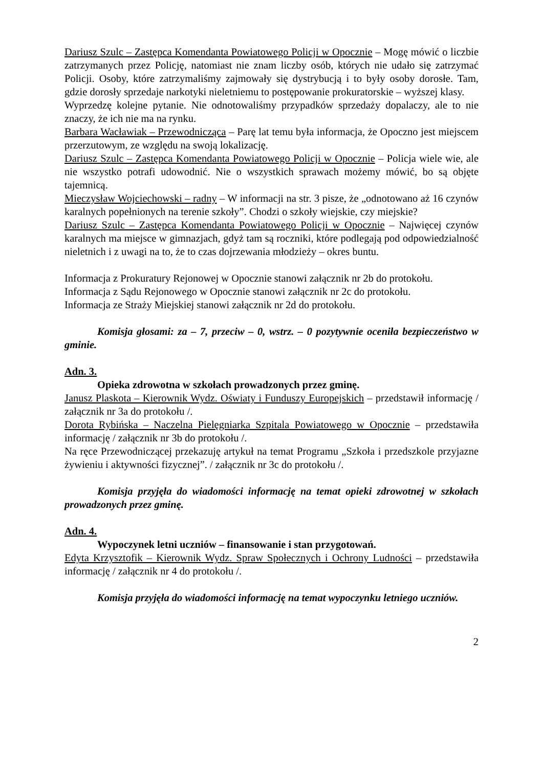Dariusz Szulc – Zastępca Komendanta Powiatowego Policji w Opocznie – Mogę mówić o liczbie zatrzymanych przez Policję, natomiast nie znam liczby osób, których nie udało się zatrzymać Policji. Osoby, które zatrzymaliśmy zajmowały się dystrybucją i to były osoby dorosłe. Tam, gdzie dorosły sprzedaje narkotyki nieletniemu to postępowanie prokuratorskie – wyższej klasy.
Wyprzedzę kolejne pytanie. Nie odnotowaliśmy przypadków sprzedaży dopalaczy, ale to nie znaczy, że ich nie ma na rynku.
Barbara Wacławiak – Przewodnicząca – Parę lat temu była informacja, że Opoczno jest miejscem przerzutowym, ze względu na swoją lokalizację.
Dariusz Szulc – Zastępca Komendanta Powiatowego Policji w Opocznie – Policja wiele wie, ale nie wszystko potrafi udowodnić. Nie o wszystkich sprawach możemy mówić, bo są objęte tajemnicą.
Mieczysław Wojciechowski – radny – W informacji na str. 3 pisze, że „odnotowano aż 16 czynów karalnych popełnionych na terenie szkoły”. Chodzi o szkoły wiejskie, czy miejskie?
Dariusz Szulc – Zastępca Komendanta Powiatowego Policji w Opocznie – Najwięcej czynów karalnych ma miejsce w gimnazjach, gdyż tam są roczniki, które podlegają pod odpowiedzialność nieletnich i z uwagi na to, że to czas dojrzewania młodzieży – okres buntu.
Informacja z Prokuratury Rejonowej w Opocznie stanowi załącznik nr 2b do protokołu.
Informacja z Sądu Rejonowego w Opocznie stanowi załącznik nr 2c do protokołu.
Informacja ze Straży Miejskiej stanowi załącznik nr 2d do protokołu.
Komisja głosami: za – 7, przeciw – 0, wstrz. – 0 pozytywnie oceniła bezpieczeństwo w gminie.
Adn. 3.
Opieka zdrowotna w szkołach prowadzonych przez gminę.
Janusz Plaskota – Kierownik Wydz. Oświaty i Funduszy Europejskich – przedstawił informację / załącznik nr 3a do protokołu /.
Dorota Rybińska – Naczelna Pielęgniarka Szpitala Powiatowego w Opocznie – przedstawiła informację / załącznik nr 3b do protokołu /.
Na ręce Przewodniczącej przekazuję artykuł na temat Programu „Szkoła i przedszkole przyjazne żywieniu i aktywności fizycznej”. / załącznik nr 3c do protokołu /.
Komisja przyjęła do wiadomości informację na temat opieki zdrowotnej w szkołach prowadzonych przez gminę.
Adn. 4.
Wypoczynek letni uczniów – finansowanie i stan przygotowań.
Edyta Krzysztofik – Kierownik Wydz. Spraw Społecznych i Ochrony Ludności – przedstawiła informację / załącznik nr 4 do protokołu /.
Komisja przyjęła do wiadomości informację na temat wypoczynku letniego uczniów.
2